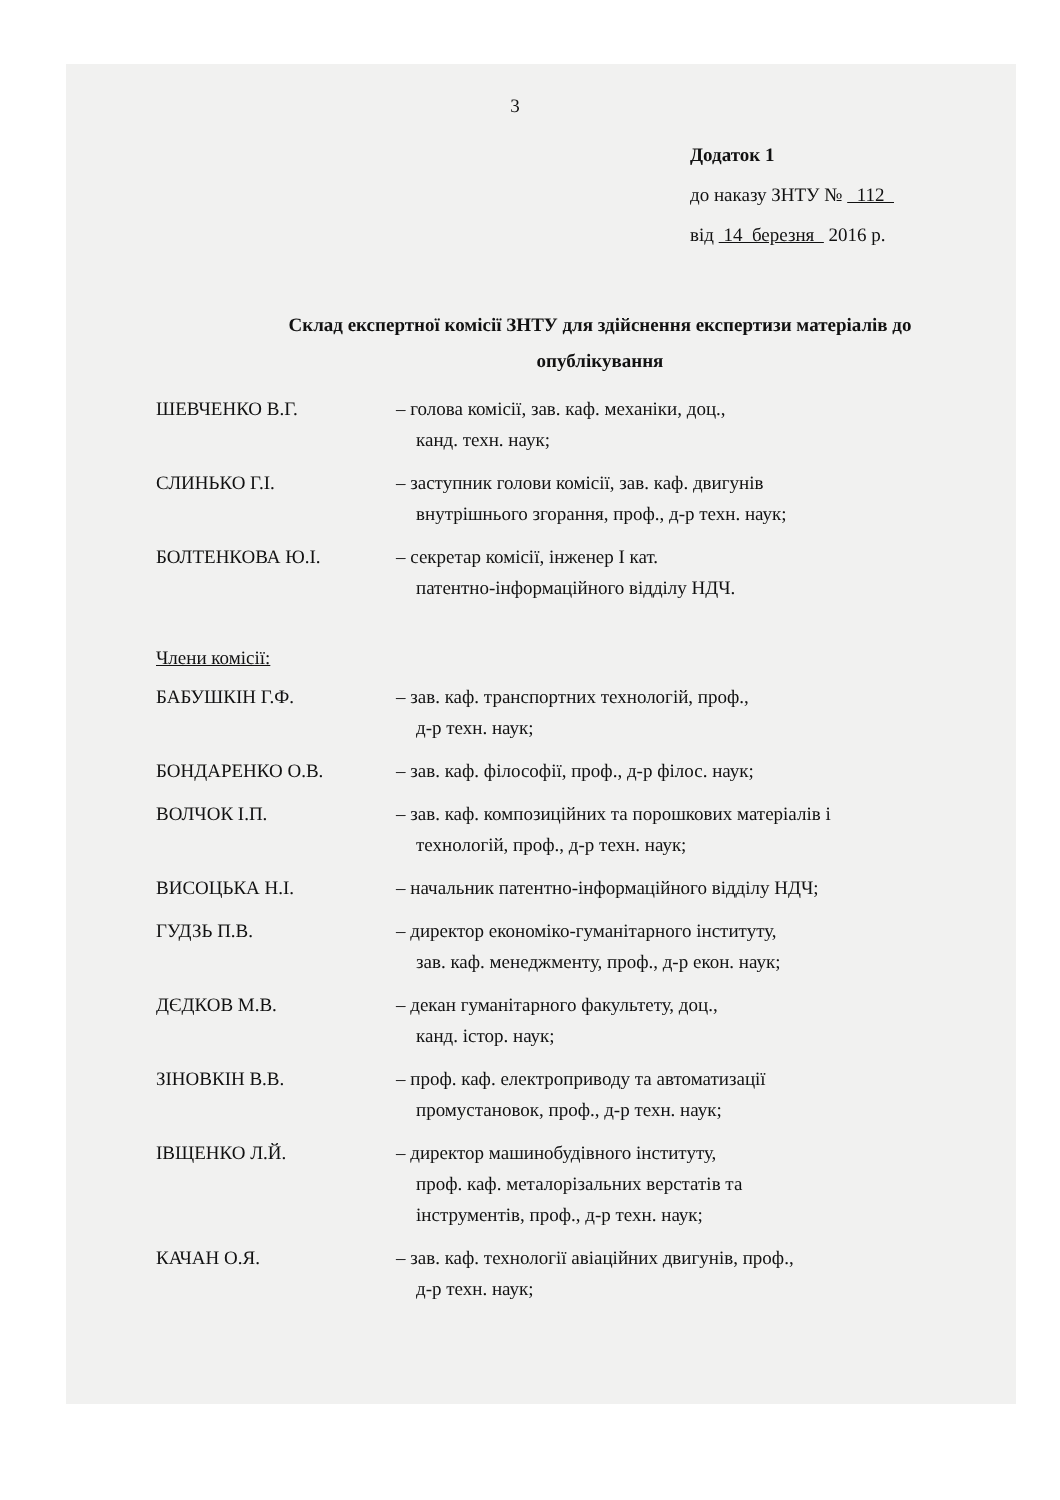3
Додаток 1
до наказу ЗНТУ № 112
від 14 березня 2016 р.
Склад експертної комісії ЗНТУ для здійснення експертизи матеріалів до опублікування
ШЕВЧЕНКО В.Г. – голова комісії, зав. каф. механіки, доц.,
канд. техн. наук;
СЛИНЬКО Г.І. – заступник голови комісії, зав. каф. двигунів
внутрішнього згорання, проф., д-р техн. наук;
БОЛТЕНКОВА Ю.І. – секретар комісії, інженер І кат.
патентно-інформаційного відділу НДЧ.
Члени комісії:
БАБУШКІН Г.Ф. – зав. каф. транспортних технологій, проф.,
д-р техн. наук;
БОНДАРЕНКО О.В. – зав. каф. філософії, проф., д-р філос. наук;
ВОЛЧОК І.П. – зав. каф. композиційних та порошкових матеріалів і
технологій, проф., д-р техн. наук;
ВИСОЦЬКА Н.І. – начальник патентно-інформаційного відділу НДЧ;
ГУДЗЬ П.В. – директор економіко-гуманітарного інституту,
зав. каф. менеджменту, проф., д-р екон. наук;
ДЄДКОВ М.В. – декан гуманітарного факультету, доц.,
канд. істор. наук;
ЗІНОВКІН В.В. – проф. каф. електроприводу та автоматизації
промустановок, проф., д-р техн. наук;
ІВЩЕНКО Л.Й. – директор машинобудівного інституту,
проф. каф. металорізальних верстатів та
інструментів, проф., д-р техн. наук;
КАЧАН О.Я. – зав. каф. технології авіаційних двигунів, проф.,
д-р техн. наук;